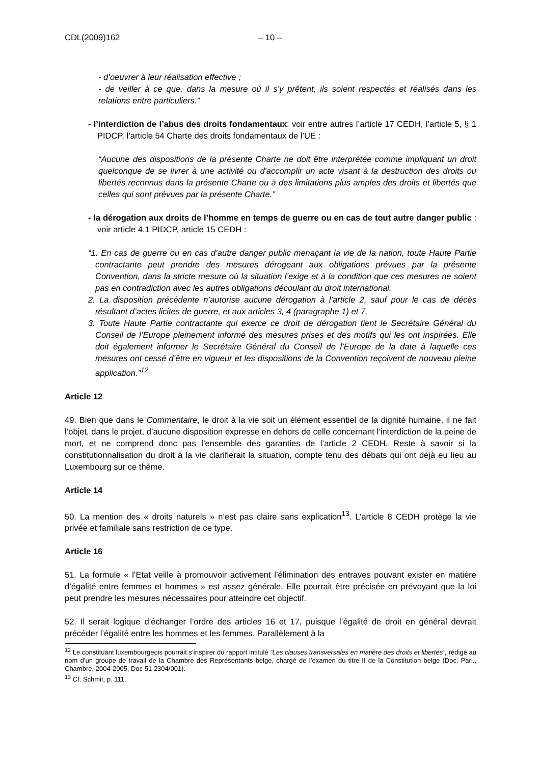CDL(2009)162 – 10 –
- d’oeuvrer à leur réalisation effective ;
- de veiller à ce que, dans la mesure où il s’y prêtent, ils soient respectés et réalisés dans les relations entre particuliers.”
- l’interdiction de l’abus des droits fondamentaux: voir entre autres l’article 17 CEDH, l’article 5, § 1 PIDCP, l’article 54 Charte des droits fondamentaux de l’UE :
“Aucune des dispositions de la présente Charte ne doit être interprétée comme impliquant un droit quelconque de se livrer à une activité ou d'accomplir un acte visant à la destruction des droits ou libertés reconnus dans la présente Charte ou à des limitations plus amples des droits et libertés que celles qui sont prévues par la présente Charte.”
- la dérogation aux droits de l’homme en temps de guerre ou en cas de tout autre danger public : voir article 4.1 PIDCP, article 15 CEDH :
“1. En cas de guerre ou en cas d’autre danger public menaçant la vie de la nation, toute Haute Partie contractante peut prendre des mesures dérogeant aux obligations prévues par la présente Convention, dans la stricte mesure où la situation l’exige et à la condition que ces mesures ne soient pas en contradiction avec les autres obligations découlant du droit international.
2. La disposition précédente n’autorise aucune dérogation à l’article 2, sauf pour le cas de décès résultant d’actes licites de guerre, et aux articles 3, 4 (paragraphe 1) et 7.
3. Toute Haute Partie contractante qui exerce ce droit de dérogation tient le Secrétaire Général du Conseil de l’Europe pleinement informé des mesures prises et des motifs qui les ont inspirées. Elle doit également informer le Secrétaire Général du Conseil de l’Europe de la date à laquelle ces mesures ont cessé d’être en vigueur et les dispositions de la Convention reçoivent de nouveau pleine application.”<sup>12</sup>
Article 12
49. Bien que dans le Commentaire, le droit à la vie soit un élément essentiel de la dignité humaine, il ne fait l’objet, dans le projet, d’aucune disposition expresse en dehors de celle concernant l’interdiction de la peine de mort, et ne comprend donc pas l’ensemble des garanties de l’article 2 CEDH. Reste à savoir si la constitutionnalisation du droit à la vie clarifierait la situation, compte tenu des débats qui ont déjà eu lieu au Luxembourg sur ce thème.
Article 14
50. La mention des « droits naturels » n’est pas claire sans explication<sup>13</sup>. L’article 8 CEDH protège la vie privée et familiale sans restriction de ce type.
Article 16
51. La formule « l’Etat veille à promouvoir activement l’élimination des entraves pouvant exister en matière d’égalité entre femmes et hommes » est assez générale. Elle pourrait être précisée en prévoyant que la loi peut prendre les mesures nécessaires pour atteindre cet objectif.
52. Il serait logique d’échanger l’ordre des articles 16 et 17, puisque l’égalité de droit en général devrait précéder l’égalité entre les hommes et les femmes. Parallèlement à la
<sup>12</sup> Le constituant luxembourgeois pourrait s’inspirer du rapport intitulé “Les clauses transversales en matière des droits et libertés”, rédigé au nom d’un groupe de travail de la Chambre des Représentants belge, chargé de l’examen du titre II de la Constitution belge (Doc. Parl., Chambre, 2004-2005, Doc 51 2304/001).
<sup>13</sup> Cf. Schmit, p. 111.